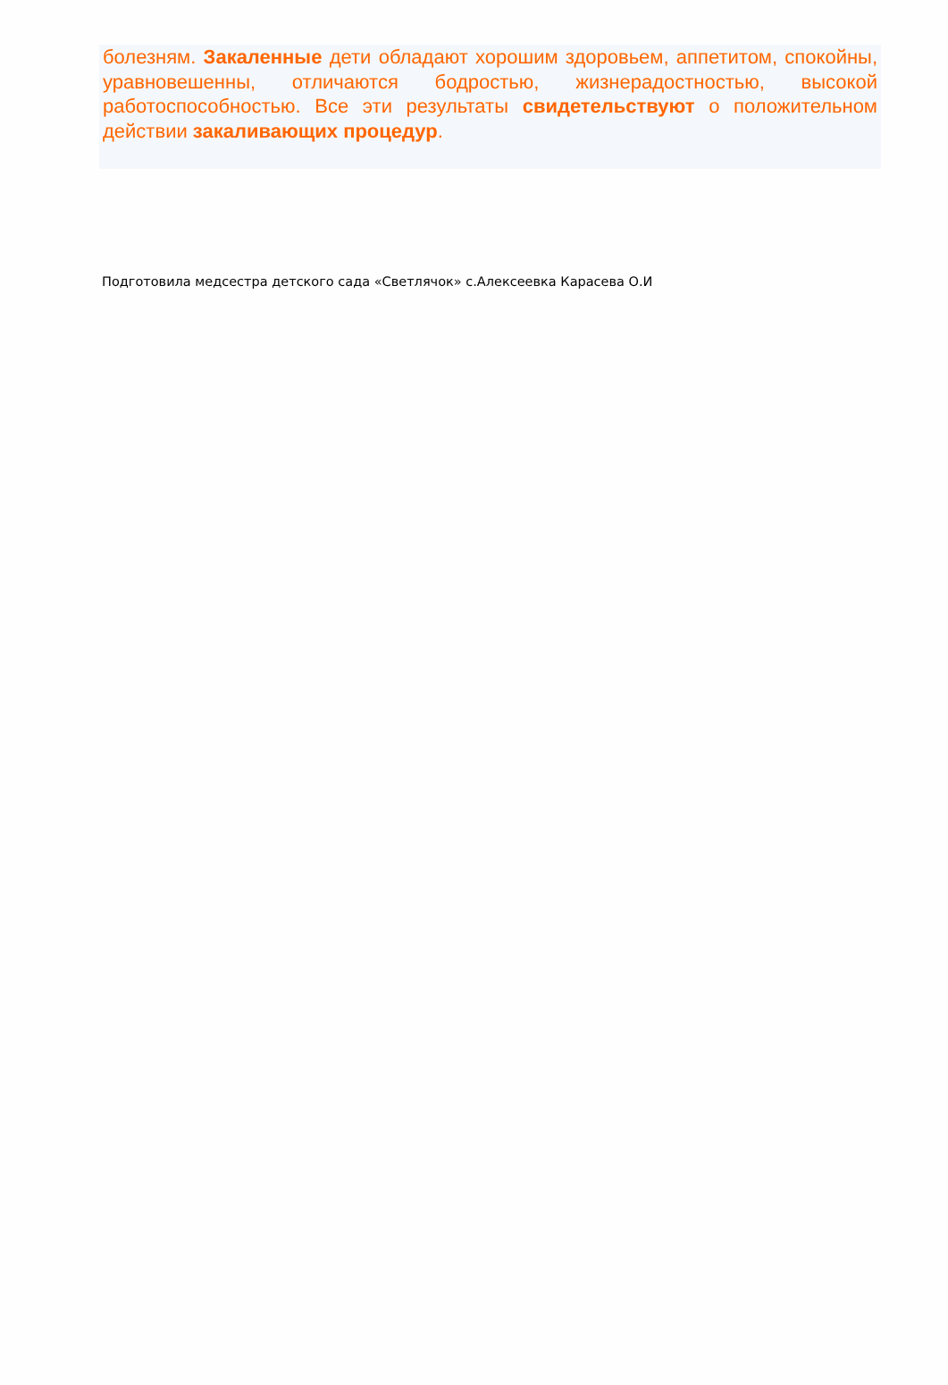болезням. Закаленные дети обладают хорошим здоровьем, аппетитом, спокойны, уравновешенны, отличаются бодростью, жизнерадостностью, высокой работоспособностью. Все эти результаты свидетельствуют о положительном действии закаливающих процедур.
Подготовила медсестра детского сада «Светлячок» с.Алексеевка Карасева О.И